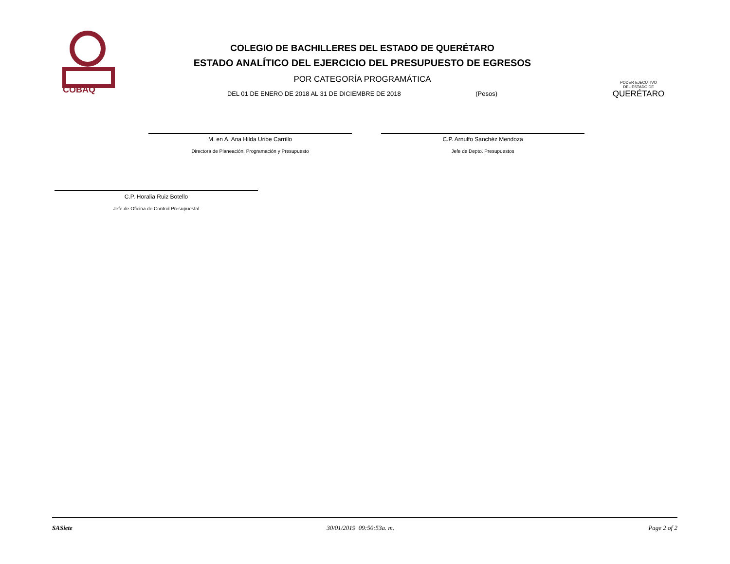COBAQ
COLEGIO DE BACHILLERES DEL ESTADO DE QUERÉTARO
ESTADO ANALÍTICO DEL EJERCICIO DEL PRESUPUESTO DE EGRESOS
POR CATEGORÍA PROGRAMÁTICA
DEL 01 DE ENERO DE 2018 AL 31 DE DICIEMBRE DE 2018 (Pesos)
PODER EJECUTIVO
DEL ESTADO DE
QUERÉTARO
M. en A. Ana Hilda Uribe Carrillo
Directora de Planeación, Programación y Presupuesto
C.P. Arnulfo Sanchéz Mendoza
Jefe de Depto. Presupuestos
C.P. Horalia Ruiz Botello
Jefe de Oficina de Control Presupuestal
SASiete 30/01/2019 09:50:53a. m. Page 2 of 2